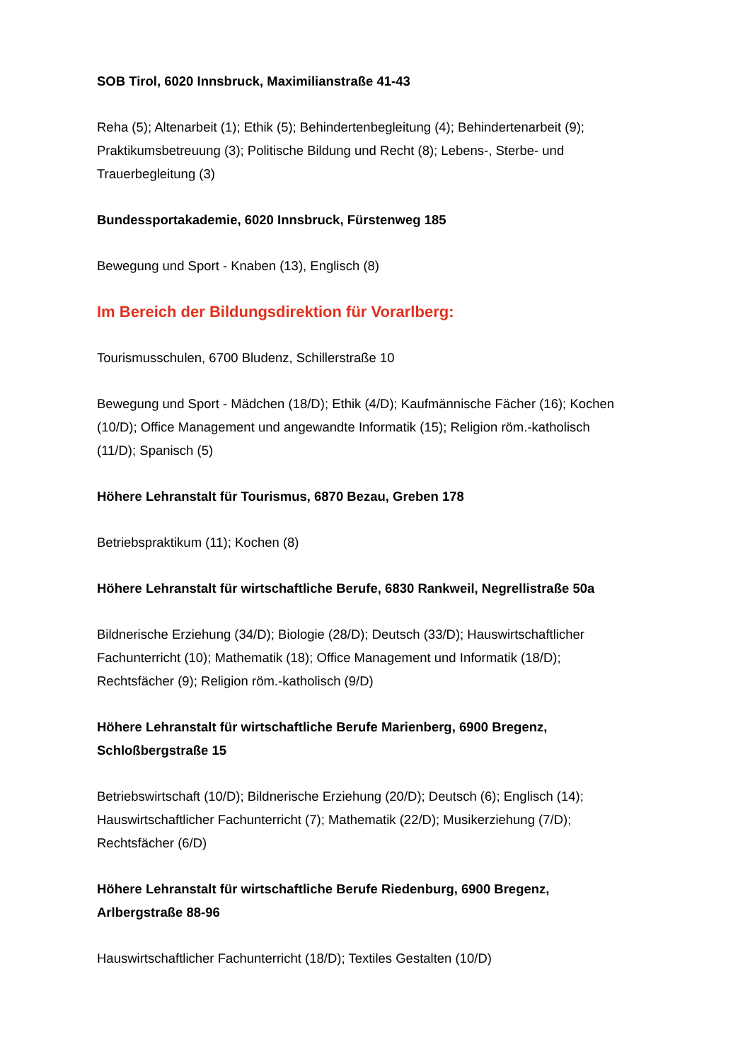SOB Tirol, 6020 Innsbruck, Maximilianstraße 41-43
Reha (5); Altenarbeit (1); Ethik (5); Behindertenbegleitung (4); Behindertenarbeit (9); Praktikumsbetreuung (3); Politische Bildung und Recht (8); Lebens-, Sterbe- und Trauerbegleitung (3)
Bundessportakademie, 6020 Innsbruck, Fürstenweg 185
Bewegung und Sport - Knaben (13), Englisch (8)
Im Bereich der Bildungsdirektion für Vorarlberg:
Tourismusschulen, 6700 Bludenz, Schillerstraße 10
Bewegung und Sport - Mädchen (18/D); Ethik (4/D); Kaufmännische Fächer (16); Kochen (10/D); Office Management und angewandte Informatik (15); Religion röm.-katholisch (11/D); Spanisch (5)
Höhere Lehranstalt für Tourismus, 6870 Bezau, Greben 178
Betriebspraktikum (11); Kochen (8)
Höhere Lehranstalt für wirtschaftliche Berufe, 6830 Rankweil, Negrellistraße 50a
Bildnerische Erziehung (34/D); Biologie (28/D); Deutsch (33/D); Hauswirtschaftlicher Fachunterricht (10); Mathematik (18); Office Management und Informatik (18/D); Rechtsfächer (9); Religion röm.-katholisch (9/D)
Höhere Lehranstalt für wirtschaftliche Berufe Marienberg, 6900 Bregenz, Schloßbergstraße 15
Betriebswirtschaft (10/D); Bildnerische Erziehung (20/D); Deutsch (6); Englisch (14); Hauswirtschaftlicher Fachunterricht (7); Mathematik (22/D); Musikerziehung (7/D); Rechtsfächer (6/D)
Höhere Lehranstalt für wirtschaftliche Berufe Riedenburg, 6900 Bregenz, Arlbergstraße 88-96
Hauswirtschaftlicher Fachunterricht (18/D); Textiles Gestalten (10/D)